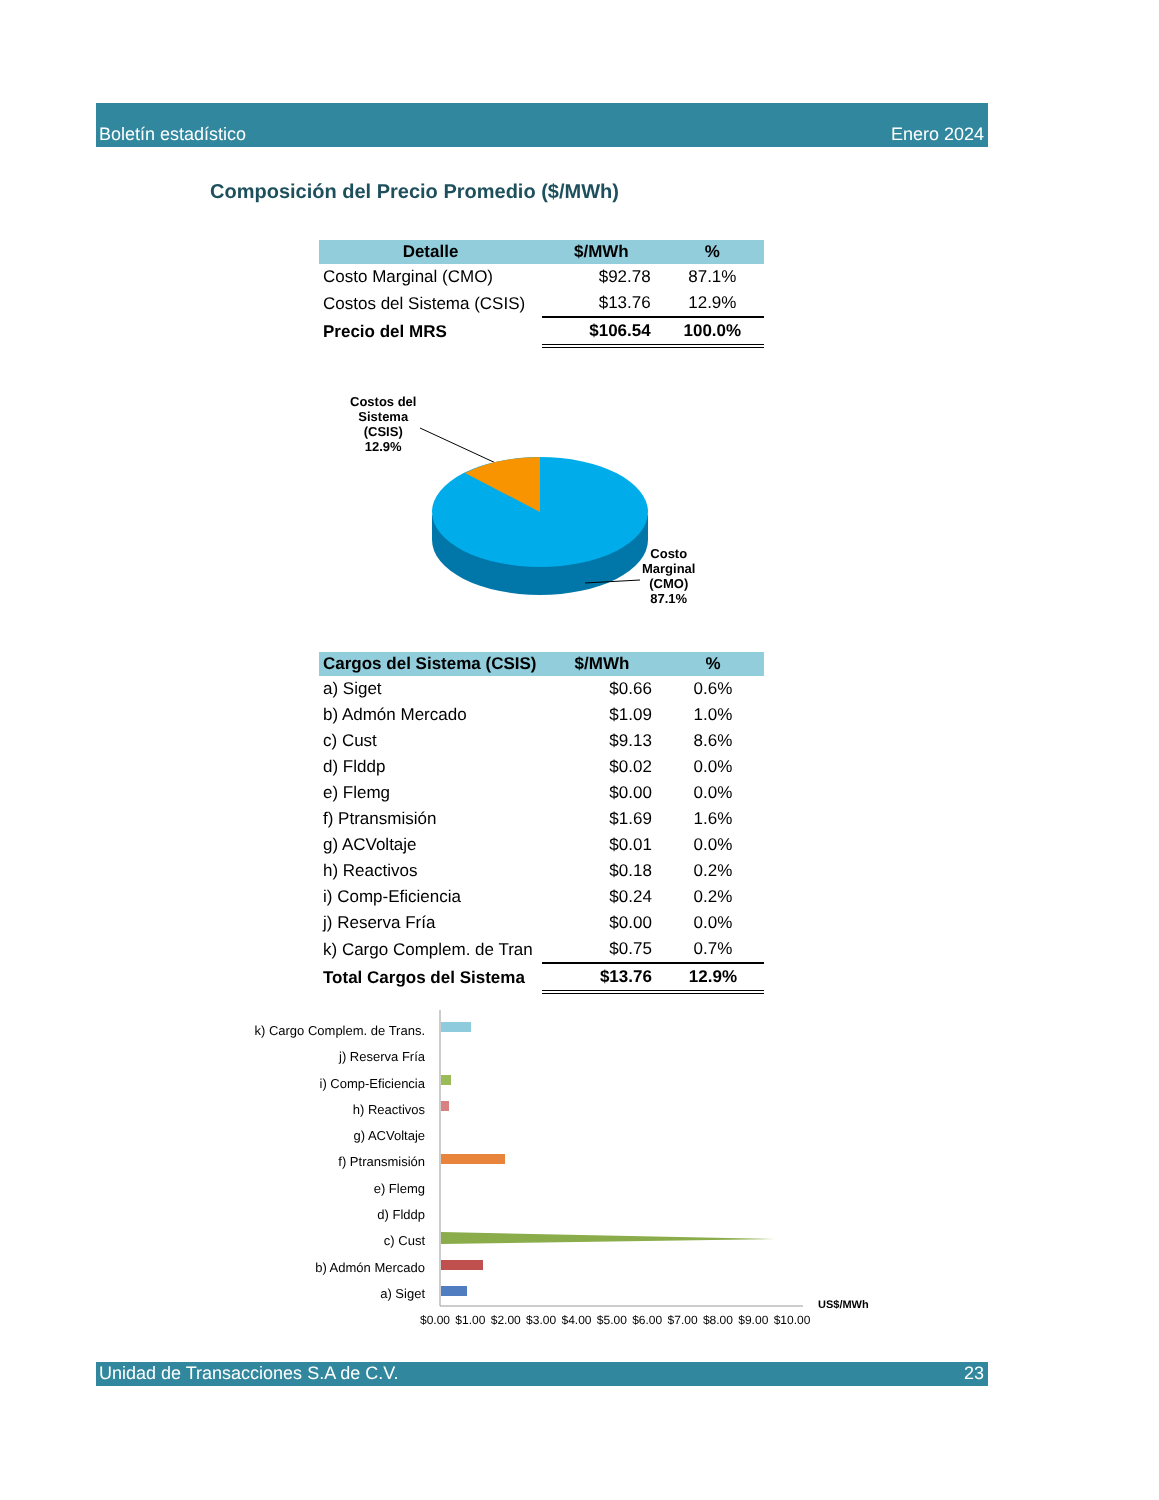Boletín estadístico Enero 2024
Composición del Precio Promedio ($/MWh)
| Detalle | $/MWh | % |
| --- | --- | --- |
| Costo Marginal (CMO) | $92.78 | 87.1% |
| Costos del Sistema (CSIS) | $13.76 | 12.9% |
| Precio del MRS | $106.54 | 100.0% |
Costos del
Sistema
(CSIS)
12.9%
Costo
Marginal
(CMO)
87.1%
| Cargos del Sistema (CSIS) | $/MWh | % |
| --- | --- | --- |
| a) Siget | $0.66 | 0.6% |
| b) Admón Mercado | $1.09 | 1.0% |
| c) Cust | $9.13 | 8.6% |
| d) Flddp | $0.02 | 0.0% |
| e) Flemg | $0.00 | 0.0% |
| f) Ptransmisión | $1.69 | 1.6% |
| g) ACVoltaje | $0.01 | 0.0% |
| h) Reactivos | $0.18 | 0.2% |
| i) Comp-Eficiencia | $0.24 | 0.2% |
| j) Reserva Fría | $0.00 | 0.0% |
| k) Cargo Complem. de Tran | $0.75 | 0.7% |
| Total Cargos del Sistema | $13.76 | 12.9% |
k) Cargo Complem. de Trans.
j) Reserva Fría
i) Comp-Eficiencia
h) Reactivos
g) ACVoltaje
f) Ptransmisión
e) Flemg
d) Flddp
c) Cust
b) Admón Mercado
a) Siget
US$/MWh
$0.00 $1.00 $2.00 $3.00 $4.00 $5.00 $6.00 $7.00 $8.00 $9.00 $10.00
Unidad de Transacciones S.A de C.V. 23